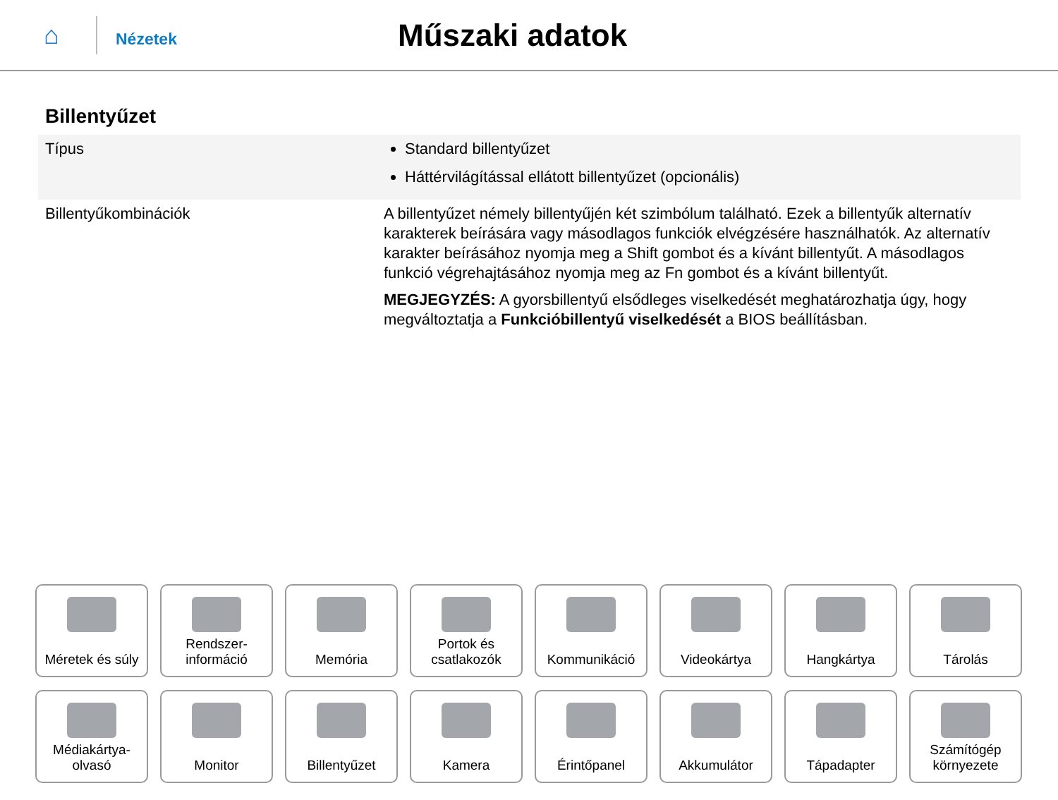⌂
Nézetek
Műszaki adatok
Billentyűzet
| Típus | Standard billentyűzet Háttérvilágítással ellátott billentyűzet (opcionális) |
| Billentyűkombinációk | A billentyűzet némely billentyűjén két szimbólum található. Ezek a billentyűk alternatív karakterek beírására vagy másodlagos funkciók elvégzésére használhatók. Az alternatív karakter beírásához nyomja meg a Shift gombot és a kívánt billentyűt. A másodlagos funkció végrehajtásához nyomja meg az Fn gombot és a kívánt billentyűt. MEGJEGYZÉS: A gyorsbillentyű elsődleges viselkedését meghatározhatja úgy, hogy megváltoztatja a Funkcióbillentyű viselkedését a BIOS beállításban. |
Méretek és súly
Rendszer-
információ
Memória
Portok és
csatlakozók
Kommunikáció
Videokártya
Hangkártya
Tárolás
Médiakártya-
olvasó
Monitor
Billentyűzet
Kamera
Érintőpanel
Akkumulátor
Tápadapter
Számítógép
környezete